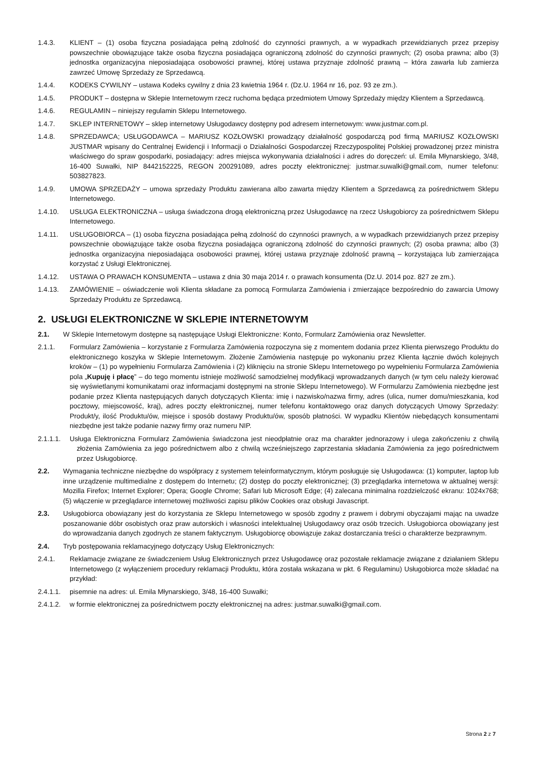1.4.3. KLIENT – (1) osoba fizyczna posiadająca pełną zdolność do czynności prawnych, a w wypadkach przewidzianych przez przepisy powszechnie obowiązujące także osoba fizyczna posiadająca ograniczoną zdolność do czynności prawnych; (2) osoba prawna; albo (3) jednostka organizacyjna nieposiadająca osobowości prawnej, której ustawa przyznaje zdolność prawną – która zawarła lub zamierza zawrzeć Umowę Sprzedaży ze Sprzedawcą.
1.4.4. KODEKS CYWILNY – ustawa Kodeks cywilny z dnia 23 kwietnia 1964 r. (Dz.U. 1964 nr 16, poz. 93 ze zm.).
1.4.5. PRODUKT – dostępna w Sklepie Internetowym rzecz ruchoma będąca przedmiotem Umowy Sprzedaży między Klientem a Sprzedawcą.
1.4.6. REGULAMIN – niniejszy regulamin Sklepu Internetowego.
1.4.7. SKLEP INTERNETOWY – sklep internetowy Usługodawcy dostępny pod adresem internetowym: www.justmar.com.pl.
1.4.8. SPRZEDAWCA; USŁUGODAWCA – MARIUSZ KOZŁOWSKI prowadzący działalność gospodarczą pod firmą MARIUSZ KOZŁOWSKI JUSTMAR wpisany do Centralnej Ewidencji i Informacji o Działalności Gospodarczej Rzeczypospolitej Polskiej prowadzonej przez ministra właściwego do spraw gospodarki, posiadający: adres miejsca wykonywania działalności i adres do doręczeń: ul. Emila Młynarskiego, 3/48, 16-400 Suwałki, NIP 8442152225, REGON 200291089, adres poczty elektronicznej: justmar.suwalki@gmail.com, numer telefonu: 503827823.
1.4.9. UMOWA SPRZEDAŻY – umowa sprzedaży Produktu zawierana albo zawarta między Klientem a Sprzedawcą za pośrednictwem Sklepu Internetowego.
1.4.10. USŁUGA ELEKTRONICZNA – usługa świadczona drogą elektroniczną przez Usługodawcę na rzecz Usługobiorcy za pośrednictwem Sklepu Internetowego.
1.4.11. USŁUGOBIORCA – (1) osoba fizyczna posiadająca pełną zdolność do czynności prawnych, a w wypadkach przewidzianych przez przepisy powszechnie obowiązujące także osoba fizyczna posiadająca ograniczoną zdolność do czynności prawnych; (2) osoba prawna; albo (3) jednostka organizacyjna nieposiadająca osobowości prawnej, której ustawa przyznaje zdolność prawną – korzystająca lub zamierzająca korzystać z Usługi Elektronicznej.
1.4.12. USTAWA O PRAWACH KONSUMENTA – ustawa z dnia 30 maja 2014 r. o prawach konsumenta (Dz.U. 2014 poz. 827 ze zm.).
1.4.13. ZAMÓWIENIE – oświadczenie woli Klienta składane za pomocą Formularza Zamówienia i zmierzające bezpośrednio do zawarcia Umowy Sprzedaży Produktu ze Sprzedawcą.
2. USŁUGI ELEKTRONICZNE W SKLEPIE INTERNETOWYM
2.1. W Sklepie Internetowym dostępne są następujące Usługi Elektroniczne: Konto, Formularz Zamówienia oraz Newsletter.
2.1.1. Formularz Zamówienia – korzystanie z Formularza Zamówienia rozpoczyna się z momentem dodania przez Klienta pierwszego Produktu do elektronicznego koszyka w Sklepie Internetowym. Złożenie Zamówienia następuje po wykonaniu przez Klienta łącznie dwóch kolejnych kroków – (1) po wypełnieniu Formularza Zamówienia i (2) kliknięciu na stronie Sklepu Internetowego po wypełnieniu Formularza Zamówienia pola „Kupuję i płacę” – do tego momentu istnieje możliwość samodzielnej modyfikacji wprowadzanych danych (w tym celu należy kierować się wyświetlanymi komunikatami oraz informacjami dostępnymi na stronie Sklepu Internetowego). W Formularzu Zamówienia niezbędne jest podanie przez Klienta następujących danych dotyczących Klienta: imię i nazwisko/nazwa firmy, adres (ulica, numer domu/mieszkania, kod pocztowy, miejscowość, kraj), adres poczty elektronicznej, numer telefonu kontaktowego oraz danych dotyczących Umowy Sprzedaży: Produkt/y, ilość Produktu/ów, miejsce i sposób dostawy Produktu/ów, sposób płatności. W wypadku Klientów niebędących konsumentami niezbędne jest także podanie nazwy firmy oraz numeru NIP.
2.1.1.1. Usługa Elektroniczna Formularz Zamówienia świadczona jest nieodpłatnie oraz ma charakter jednorazowy i ulega zakończeniu z chwilą złożenia Zamówienia za jego pośrednictwem albo z chwilą wcześniejszego zaprzestania składania Zamówienia za jego pośrednictwem przez Usługobiorcę.
2.2. Wymagania techniczne niezbędne do współpracy z systemem teleinformatycznym, którym posługuje się Usługodawca: (1) komputer, laptop lub inne urządzenie multimedialne z dostępem do Internetu; (2) dostęp do poczty elektronicznej; (3) przeglądarka internetowa w aktualnej wersji: Mozilla Firefox; Internet Explorer; Opera; Google Chrome; Safari lub Microsoft Edge; (4) zalecana minimalna rozdzielczość ekranu: 1024x768; (5) włączenie w przeglądarce internetowej możliwości zapisu plików Cookies oraz obsługi Javascript.
2.3. Usługobiorca obowiązany jest do korzystania ze Sklepu Internetowego w sposób zgodny z prawem i dobrymi obyczajami mając na uwadze poszanowanie dóbr osobistych oraz praw autorskich i własności intelektualnej Usługodawcy oraz osób trzecich. Usługobiorca obowiązany jest do wprowadzania danych zgodnych ze stanem faktycznym. Usługobiorcę obowiązuje zakaz dostarczania treści o charakterze bezprawnym.
2.4. Tryb postępowania reklamacyjnego dotyczący Usług Elektronicznych:
2.4.1. Reklamacje związane ze świadczeniem Usług Elektronicznych przez Usługodawcę oraz pozostałe reklamacje związane z działaniem Sklepu Internetowego (z wyłączeniem procedury reklamacji Produktu, która została wskazana w pkt. 6 Regulaminu) Usługobiorca może składać na przykład:
2.4.1.1. pisemnie na adres: ul. Emila Młynarskiego, 3/48, 16-400 Suwałki;
2.4.1.2. w formie elektronicznej za pośrednictwem poczty elektronicznej na adres: justmar.suwalki@gmail.com.
Strona 2 z 7